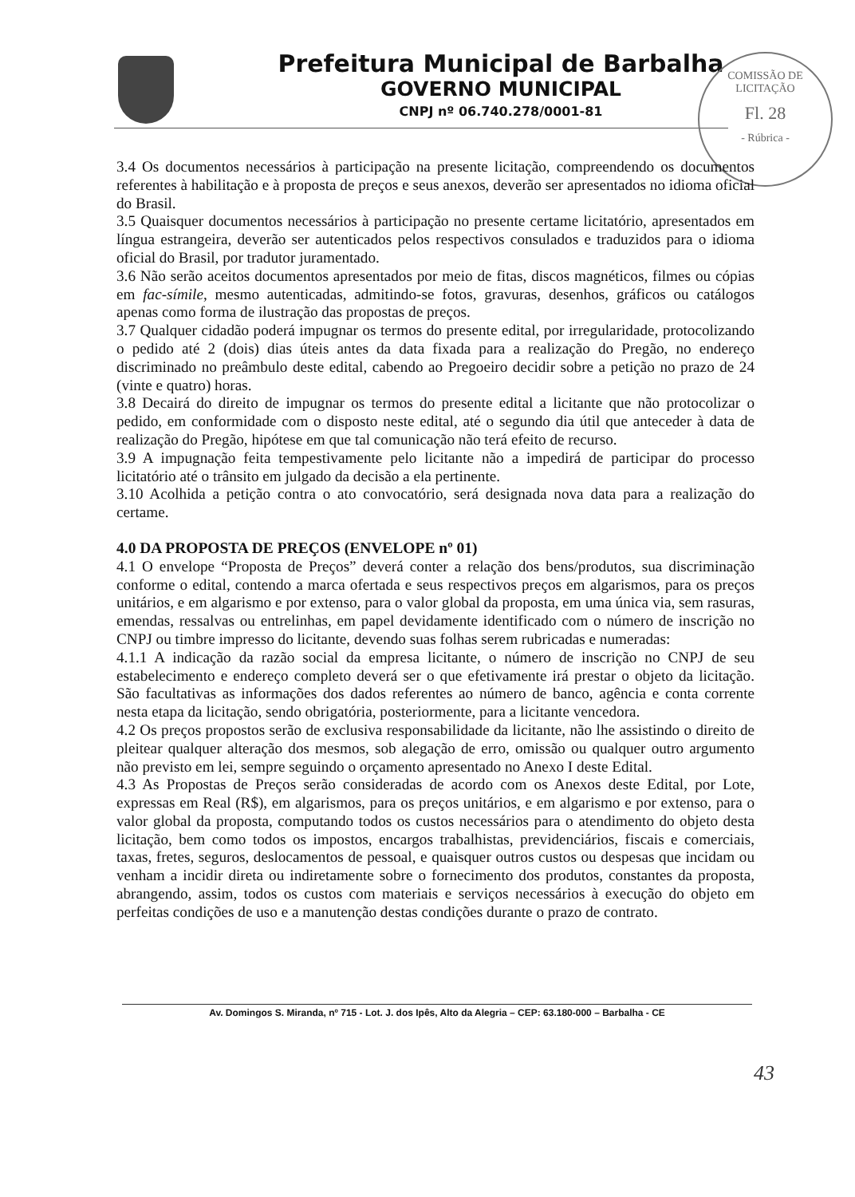Prefeitura Municipal de Barbalha
GOVERNO MUNICIPAL
CNPJ nº 06.740.278/0001-81
COMISSÃO DE LICITAÇÃO
Fl. 28
- Rúbrica -
3.4 Os documentos necessários à participação na presente licitação, compreendendo os documentos referentes à habilitação e à proposta de preços e seus anexos, deverão ser apresentados no idioma oficial do Brasil.
3.5 Quaisquer documentos necessários à participação no presente certame licitatório, apresentados em língua estrangeira, deverão ser autenticados pelos respectivos consulados e traduzidos para o idioma oficial do Brasil, por tradutor juramentado.
3.6 Não serão aceitos documentos apresentados por meio de fitas, discos magnéticos, filmes ou cópias em fac-símile, mesmo autenticadas, admitindo-se fotos, gravuras, desenhos, gráficos ou catálogos apenas como forma de ilustração das propostas de preços.
3.7 Qualquer cidadão poderá impugnar os termos do presente edital, por irregularidade, protocolizando o pedido até 2 (dois) dias úteis antes da data fixada para a realização do Pregão, no endereço discriminado no preâmbulo deste edital, cabendo ao Pregoeiro decidir sobre a petição no prazo de 24 (vinte e quatro) horas.
3.8 Decairá do direito de impugnar os termos do presente edital a licitante que não protocolizar o pedido, em conformidade com o disposto neste edital, até o segundo dia útil que anteceder à data de realização do Pregão, hipótese em que tal comunicação não terá efeito de recurso.
3.9 A impugnação feita tempestivamente pelo licitante não a impedirá de participar do processo licitatório até o trânsito em julgado da decisão a ela pertinente.
3.10 Acolhida a petição contra o ato convocatório, será designada nova data para a realização do certame.
4.0 DA PROPOSTA DE PREÇOS (ENVELOPE nº 01)
4.1 O envelope “Proposta de Preços” deverá conter a relação dos bens/produtos, sua discriminação conforme o edital, contendo a marca ofertada e seus respectivos preços em algarismos, para os preços unitários, e em algarismo e por extenso, para o valor global da proposta, em uma única via, sem rasuras, emendas, ressalvas ou entrelinhas, em papel devidamente identificado com o número de inscrição no CNPJ ou timbre impresso do licitante, devendo suas folhas serem rubricadas e numeradas:
4.1.1 A indicação da razão social da empresa licitante, o número de inscrição no CNPJ de seu estabelecimento e endereço completo deverá ser o que efetivamente irá prestar o objeto da licitação. São facultativas as informações dos dados referentes ao número de banco, agência e conta corrente nesta etapa da licitação, sendo obrigatória, posteriormente, para a licitante vencedora.
4.2 Os preços propostos serão de exclusiva responsabilidade da licitante, não lhe assistindo o direito de pleitear qualquer alteração dos mesmos, sob alegação de erro, omissão ou qualquer outro argumento não previsto em lei, sempre seguindo o orçamento apresentado no Anexo I deste Edital.
4.3 As Propostas de Preços serão consideradas de acordo com os Anexos deste Edital, por Lote, expressas em Real (R$), em algarismos, para os preços unitários, e em algarismo e por extenso, para o valor global da proposta, computando todos os custos necessários para o atendimento do objeto desta licitação, bem como todos os impostos, encargos trabalhistas, previdenciários, fiscais e comerciais, taxas, fretes, seguros, deslocamentos de pessoal, e quaisquer outros custos ou despesas que incidam ou venham a incidir direta ou indiretamente sobre o fornecimento dos produtos, constantes da proposta, abrangendo, assim, todos os custos com materiais e serviços necessários à execução do objeto em perfeitas condições de uso e a manutenção destas condições durante o prazo de contrato.
Av. Domingos S. Miranda, nº 715 - Lot. J. dos Ipês, Alto da Alegria – CEP: 63.180-000 – Barbalha - CE
43